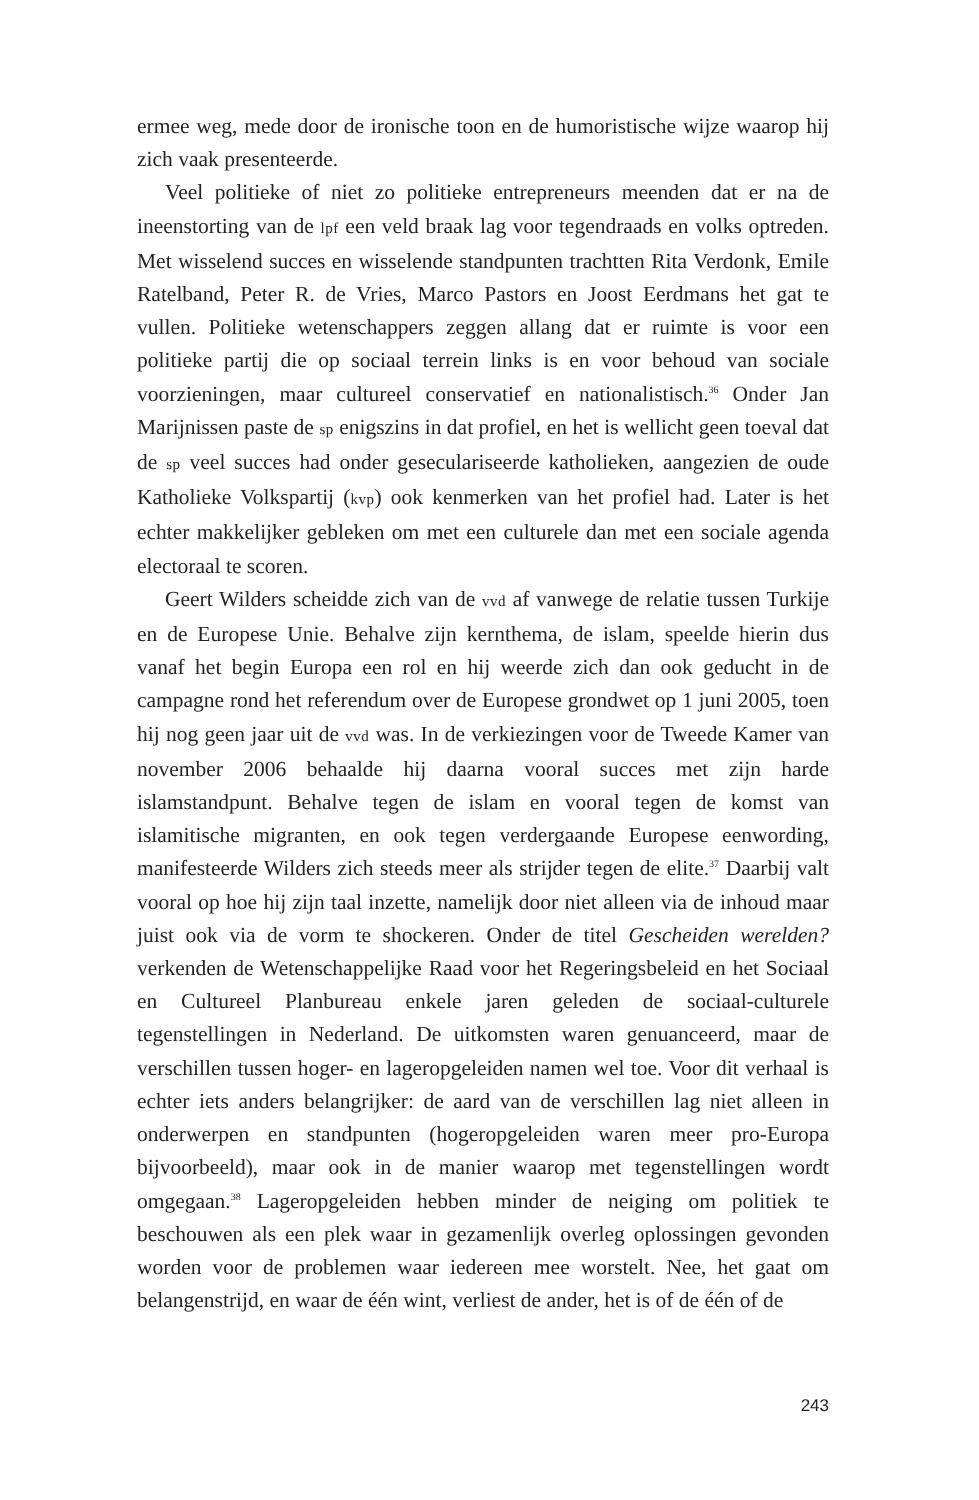ermee weg, mede door de ironische toon en de humoristische wijze waarop hij zich vaak presenteerde.
Veel politieke of niet zo politieke entrepreneurs meenden dat er na de ineenstorting van de lpf een veld braak lag voor tegendraads en volks optreden. Met wisselend succes en wisselende standpunten trachtten Rita Verdonk, Emile Ratelband, Peter R. de Vries, Marco Pastors en Joost Eerdmans het gat te vullen. Politieke wetenschappers zeggen allang dat er ruimte is voor een politieke partij die op sociaal terrein links is en voor behoud van sociale voorzieningen, maar cultureel conservatief en nationalistisch.<sup>36</sup> Onder Jan Marijnissen paste de sp enigszins in dat profiel, en het is wellicht geen toeval dat de sp veel succes had onder geseculariseerde katholieken, aangezien de oude Katholieke Volkspartij (kvp) ook kenmerken van het profiel had. Later is het echter makkelijker gebleken om met een culturele dan met een sociale agenda electoraal te scoren.
Geert Wilders scheidde zich van de vvd af vanwege de relatie tussen Turkije en de Europese Unie. Behalve zijn kernthema, de islam, speelde hierin dus vanaf het begin Europa een rol en hij weerde zich dan ook geducht in de campagne rond het referendum over de Europese grondwet op 1 juni 2005, toen hij nog geen jaar uit de vvd was. In de verkiezingen voor de Tweede Kamer van november 2006 behaalde hij daarna vooral succes met zijn harde islamstandpunt. Behalve tegen de islam en vooral tegen de komst van islamitische migranten, en ook tegen verdergaande Europese eenwording, manifesteerde Wilders zich steeds meer als strijder tegen de elite.<sup>37</sup> Daarbij valt vooral op hoe hij zijn taal inzette, namelijk door niet alleen via de inhoud maar juist ook via de vorm te shockeren. Onder de titel Gescheiden werelden? verkenden de Wetenschappelijke Raad voor het Regeringsbeleid en het Sociaal en Cultureel Planbureau enkele jaren geleden de sociaal-culturele tegenstellingen in Nederland. De uitkomsten waren genuanceerd, maar de verschillen tussen hoger- en lageropgeleiden namen wel toe. Voor dit verhaal is echter iets anders belangrijker: de aard van de verschillen lag niet alleen in onderwerpen en standpunten (hogeropgeleiden waren meer pro-Europa bijvoorbeeld), maar ook in de manier waarop met tegenstellingen wordt omgegaan.<sup>38</sup> Lageropgeleiden hebben minder de neiging om politiek te beschouwen als een plek waar in gezamenlijk overleg oplossingen gevonden worden voor de problemen waar iedereen mee worstelt. Nee, het gaat om belangenstrijd, en waar de één wint, verliest de ander, het is of de één of de
243